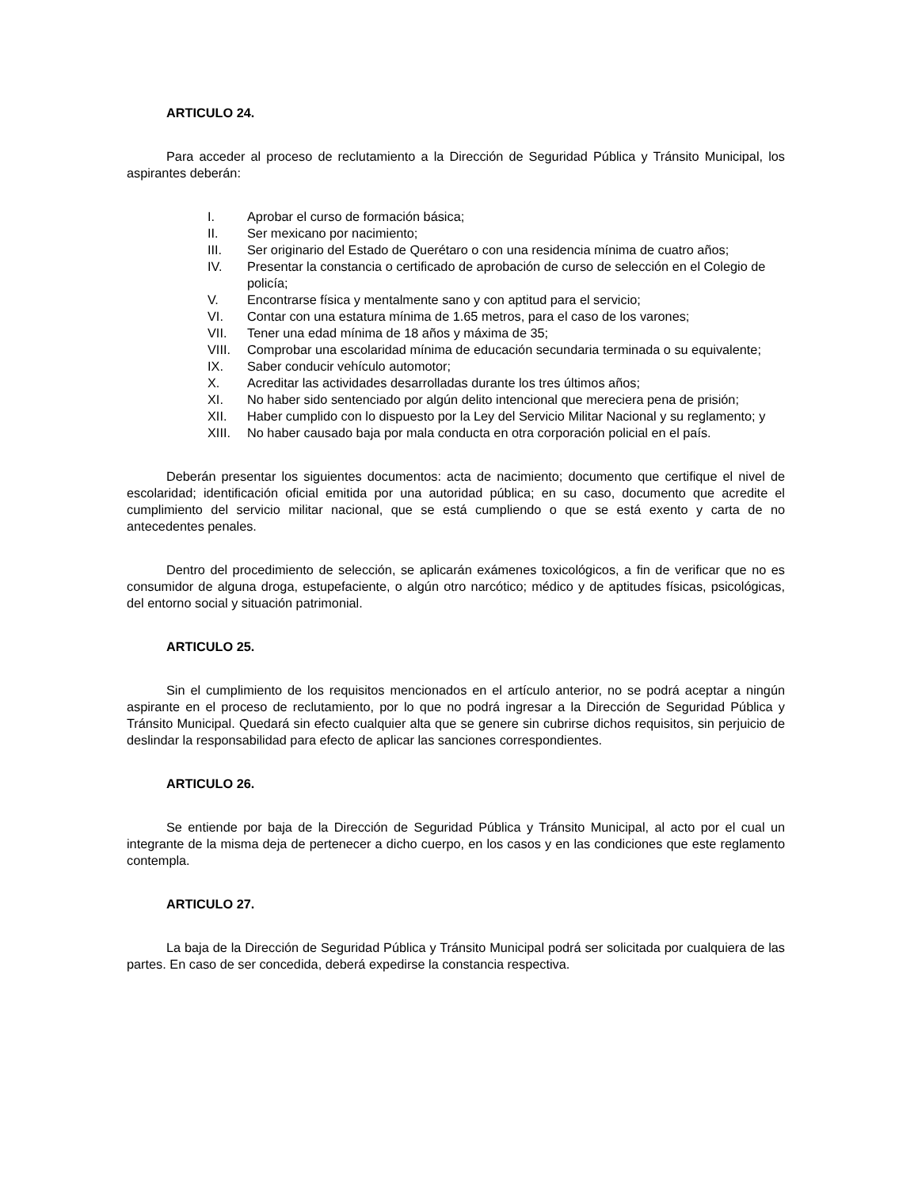ARTICULO 24.
Para acceder al proceso de reclutamiento a la Dirección de Seguridad Pública y Tránsito Municipal, los aspirantes deberán:
I. Aprobar el curso de formación básica;
II. Ser mexicano por nacimiento;
III. Ser originario del Estado de Querétaro o con una residencia mínima de cuatro años;
IV. Presentar la constancia o certificado de aprobación de curso de selección en el Colegio de policía;
V. Encontrarse física y mentalmente sano y con aptitud para el servicio;
VI. Contar con una estatura mínima de 1.65 metros, para el caso de los varones;
VII. Tener una edad mínima de 18 años y máxima de 35;
VIII. Comprobar una escolaridad mínima de educación secundaria terminada o su equivalente;
IX. Saber conducir vehículo automotor;
X. Acreditar las actividades desarrolladas durante los tres últimos años;
XI. No haber sido sentenciado por algún delito intencional que mereciera pena de prisión;
XII. Haber cumplido con lo dispuesto por la Ley del Servicio Militar Nacional y su reglamento; y
XIII. No haber causado baja por mala conducta en otra corporación policial en el país.
Deberán presentar los siguientes documentos: acta de nacimiento; documento que certifique el nivel de escolaridad; identificación oficial emitida por una autoridad pública; en su caso, documento que acredite el cumplimiento del servicio militar nacional, que se está cumpliendo o que se está exento y carta de no antecedentes penales.
Dentro del procedimiento de selección, se aplicarán exámenes toxicológicos, a fin de verificar que no es consumidor de alguna droga, estupefaciente, o algún otro narcótico; médico y de aptitudes físicas, psicológicas, del entorno social y situación patrimonial.
ARTICULO 25.
Sin el cumplimiento de los requisitos mencionados en el artículo anterior, no se podrá aceptar a ningún aspirante en el proceso de reclutamiento, por lo que no podrá ingresar a la Dirección de Seguridad Pública y Tránsito Municipal. Quedará sin efecto cualquier alta que se genere sin cubrirse dichos requisitos, sin perjuicio de deslindar la responsabilidad para efecto de aplicar las sanciones correspondientes.
ARTICULO 26.
Se entiende por baja de la Dirección de Seguridad Pública y Tránsito Municipal, al acto por el cual un integrante de la misma deja de pertenecer a dicho cuerpo, en los casos y en las condiciones que este reglamento contempla.
ARTICULO 27.
La baja de la Dirección de Seguridad Pública y Tránsito Municipal podrá ser solicitada por cualquiera de las partes. En caso de ser concedida, deberá expedirse la constancia respectiva.